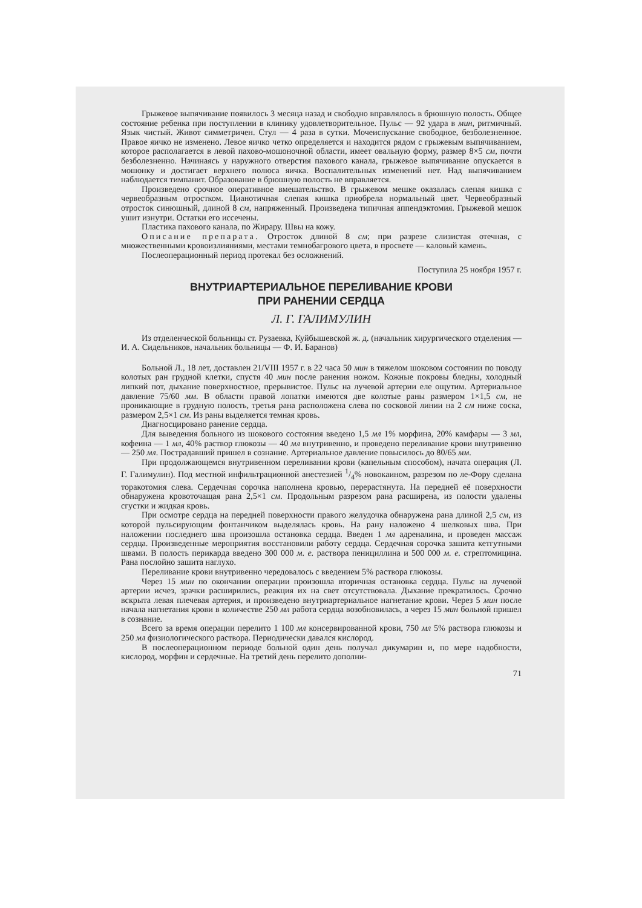Грыжевое выпячивание появилось 3 месяца назад и свободно вправлялось в брюшную полость. Общее состояние ребенка при поступлении в клинику удовлетворительное. Пульс — 92 удара в мин, ритмичный. Язык чистый. Живот симметричен. Стул — 4 раза в сутки. Мочеиспускание свободное, безболезненное. Правое яичко не изменено. Левое яичко четко определяется и находится рядом с грыжевым выпячиванием, которое располагается в левой пахово-мошоночной области, имеет овальную форму, размер 8×5 см, почти безболезненно. Начинаясь у наружного отверстия пахового канала, грыжевое выпячивание опускается в мошонку и достигает верхнего полюса яичка. Воспалительных изменений нет. Над выпячиванием наблюдается тимпанит. Образование в брюшную полость не вправляется.
Произведено срочное оперативное вмешательство. В грыжевом мешке оказалась слепая кишка с червеобразным отростком. Цианотичная слепая кишка приобрела нормальный цвет. Червеобразный отросток синюшный, длиной 8 см, напряженный. Произведена типичная аппендэктомия. Грыжевой мешок ушит изнутри. Остатки его иссечены.
Пластика пахового канала, по Жирару. Швы на кожу.
Описание препарата. Отросток длиной 8 см; при разрезе слизистая отечная, с множественными кровоизлияниями, местами темнобагрового цвета, в просвете — каловый камень.
Послеоперационный период протекал без осложнений.
Поступила 25 ноября 1957 г.
ВНУТРИАРТЕРИАЛЬНОЕ ПЕРЕЛИВАНИЕ КРОВИ
ПРИ РАНЕНИИ СЕРДЦА
Л. Г. ГАЛИМУЛИН
Из отделенческой больницы ст. Рузаевка, Куйбышевской ж. д. (начальник хирургического отделения — И. А. Сидельников, начальник больницы — Ф. И. Баранов)
Больной Л., 18 лет, доставлен 21/VIII 1957 г. в 22 часа 50 мин в тяжелом шоковом состоянии по поводу колотых ран грудной клетки, спустя 40 мин после ранения ножом. Кожные покровы бледны, холодный липкий пот, дыхание поверхностное, прерывистое. Пульс на лучевой артерии еле ощутим. Артериальное давление 75/60 мм. В области правой лопатки имеются две колотые раны размером 1×1,5 см, не проникающие в грудную полость, третья рана расположена слева по сосковой линии на 2 см ниже соска, размером 2,5×1 см. Из раны выделяется темная кровь.
Диагносцировано ранение сердца.
Для выведения больного из шокового состояния введено 1,5 мл 1% морфина, 20% камфары — 3 мл, кофеина — 1 мл, 40% раствор глюкозы — 40 мл внутривенно, и проведено переливание крови внутривенно — 250 мл. Пострадавший пришел в сознание. Артериальное давление повысилось до 80/65 мм.
При продолжающемся внутривенном переливании крови (капельным способом), начата операция (Л. Г. Галимулин). Под местной инфильтрационной анестезией 1/4% новокаином, разрезом по ле-Фору сделана торакотомия слева. Сердечная сорочка наполнена кровью, перерастянута. На передней её поверхности обнаружена кровоточащая рана 2,5×1 см. Продольным разрезом рана расширена, из полости удалены сгустки и жидкая кровь.
При осмотре сердца на передней поверхности правого желудочка обнаружена рана длиной 2,5 см, из которой пульсирующим фонтанчиком выделялась кровь. На рану наложено 4 шелковых шва. При наложении последнего шва произошла остановка сердца. Введен 1 мл адреналина, и проведен массаж сердца. Произведенные мероприятия восстановили работу сердца. Сердечная сорочка зашита кетгутными швами. В полость перикарда введено 300 000 м. е. раствора пенициллина и 500 000 м. е. стрептомицина. Рана послойно зашита наглухо.
Переливание крови внутривенно чередовалось с введением 5% раствора глюкозы.
Через 15 мин по окончании операции произошла вторичная остановка сердца. Пульс на лучевой артерии исчез, зрачки расширились, реакция их на свет отсутствовала. Дыхание прекратилось. Срочно вскрыта левая плечевая артерия, и произведено внутриартериальное нагнетание крови. Через 5 мин после начала нагнетания крови в количестве 250 мл работа сердца возобновилась, а через 15 мин больной пришел в сознание.
Всего за время операции перелито 1 100 мл консервированной крови, 750 мл 5% раствора глюкозы и 250 мл физиологического раствора. Периодически давался кислород.
В послеоперационном периоде больной один день получал дикумарин и, по мере надобности, кислород, морфин и сердечные. На третий день перелито дополни-
71